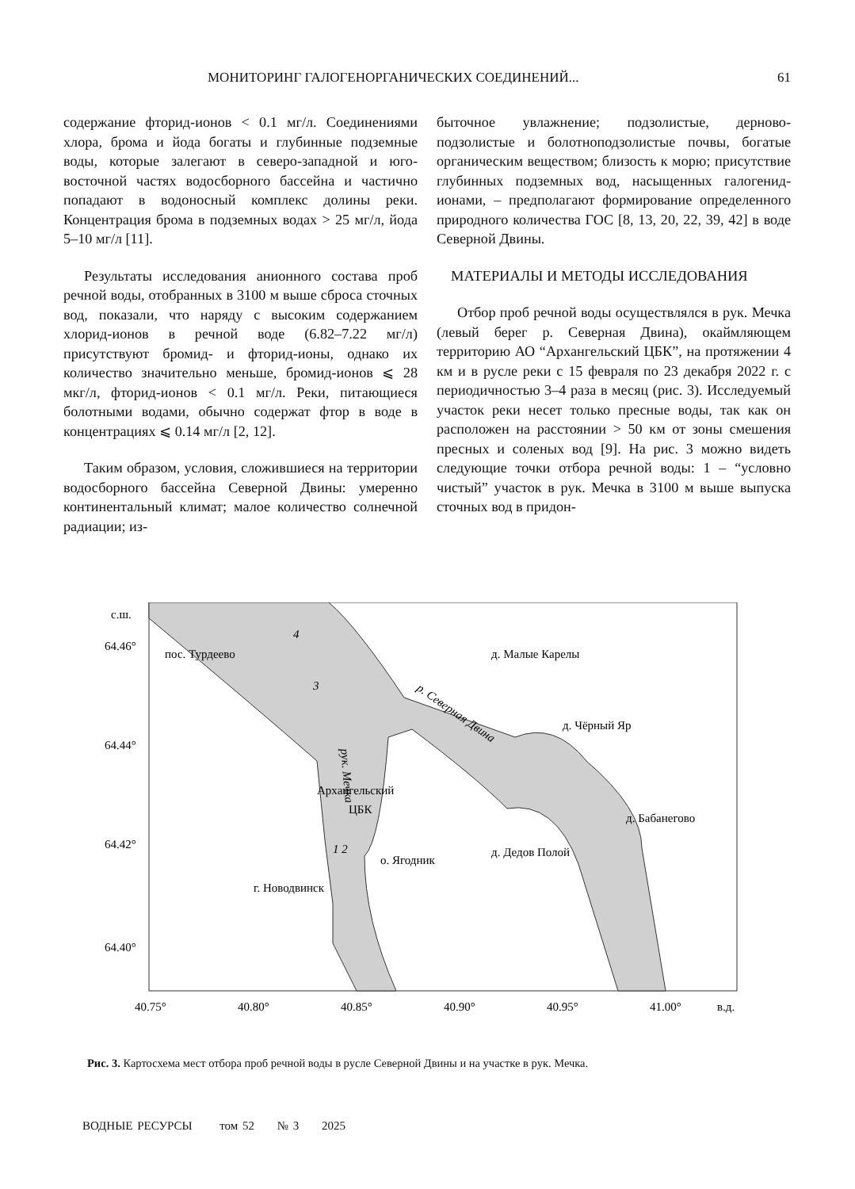МОНИТОРИНГ ГАЛОГЕНОРГАНИЧЕСКИХ СОЕДИНЕНИЙ... 61
содержание фторид-ионов < 0.1 мг/л. Соединениями хлора, брома и йода богаты и глубинные подземные воды, которые залегают в северо-западной и юго-восточной частях водосборного бассейна и частично попадают в водоносный комплекс долины реки. Концентрация брома в подземных водах > 25 мг/л, йода 5–10 мг/л [11].
Результаты исследования анионного состава проб речной воды, отобранных в 3100 м выше сброса сточных вод, показали, что наряду с высоким содержанием хлорид-ионов в речной воде (6.82–7.22 мг/л) присутствуют бромид- и фторид-ионы, однако их количество значительно меньше, бромид-ионов ⩽ 28 мкг/л, фторид-ионов < 0.1 мг/л. Реки, питающиеся болотными водами, обычно содержат фтор в воде в концентрациях ⩽ 0.14 мг/л [2, 12].
Таким образом, условия, сложившиеся на территории водосборного бассейна Северной Двины: умеренно континентальный климат; малое количество солнечной радиации; из-
быточное увлажнение; подзолистые, дерново-подзолистые и болотноподзолистые почвы, богатые органическим веществом; близость к морю; присутствие глубинных подземных вод, насыщенных галогенид-ионами, – предполагают формирование определенного природного количества ГОС [8, 13, 20, 22, 39, 42] в воде Северной Двины.
МАТЕРИАЛЫ И МЕТОДЫ ИССЛЕДОВАНИЯ
Отбор проб речной воды осуществлялся в рук. Мечка (левый берег р. Северная Двина), окаймляющем территорию АО “Архангельский ЦБК”, на протяжении 4 км и в русле реки с 15 февраля по 23 декабря 2022 г. с периодичностью 3–4 раза в месяц (рис. 3). Исследуемый участок реки несет только пресные воды, так как он расположен на расстоянии > 50 км от зоны смешения пресных и соленых вод [9]. На рис. 3 можно видеть следующие точки отбора речной воды: 1 – “условно чистый” участок в рук. Мечка в 3100 м выше выпуска сточных вод в придон-
с.ш.
64.46°
64.44°
64.42°
64.40°
пос. Турдеево
Архангельский
ЦБК
г. Новодвинск
о. Ягодник
д. Малые Карелы
д. Чёрный Яр
д. Бабанегово
д. Дедов Полой
р. Северная Двина
рук. Мечка
4
3
1 2
40.75°
40.80°
40.85°
40.90°
40.95°
41.00°
в.д.
Рис. 3. Картосхема мест отбора проб речной воды в русле Северной Двины и на участке в рук. Мечка.
ВОДНЫЕ РЕСУРСЫ том 52 № 3 2025